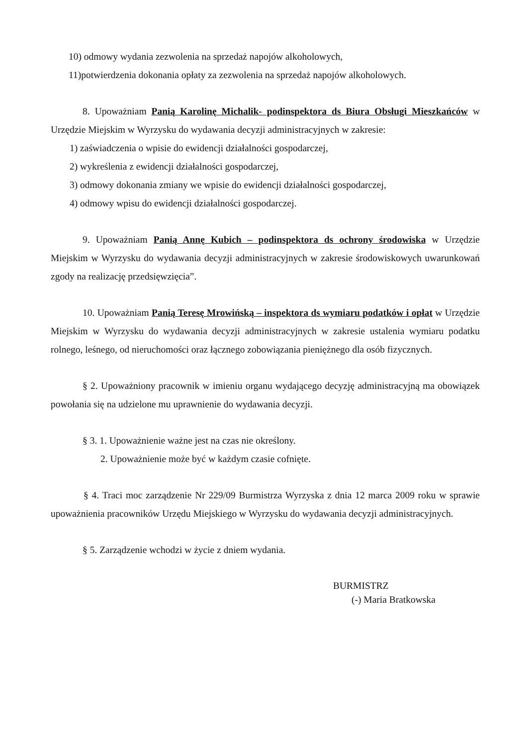10) odmowy wydania zezwolenia na sprzedaż napojów alkoholowych,
11)potwierdzenia dokonania opłaty za zezwolenia na sprzedaż napojów alkoholowych.
8. Upoważniam Panią Karolinę Michalik- podinspektora ds Biura Obsługi Mieszkańców w Urzędzie Miejskim w Wyrzysku do wydawania decyzji administracyjnych w zakresie:
1) zaświadczenia o wpisie do ewidencji działalności gospodarczej,
2) wykreślenia z ewidencji działalności gospodarczej,
3) odmowy dokonania zmiany we wpisie do ewidencji działalności gospodarczej,
4) odmowy wpisu do ewidencji działalności gospodarczej.
9. Upoważniam Panią Annę Kubich – podinspektora ds ochrony środowiska w Urzędzie Miejskim w Wyrzysku do wydawania decyzji administracyjnych w zakresie środowiskowych uwarunkowań zgody na realizację przedsięwzięcia”.
10. Upoważniam Panią Teresę Mrowińską – inspektora ds wymiaru podatków i opłat w Urzędzie Miejskim w Wyrzysku do wydawania decyzji administracyjnych w zakresie ustalenia wymiaru podatku rolnego, leśnego, od nieruchomości oraz łącznego zobowiązania pieniężnego dla osób fizycznych.
§ 2. Upoważniony pracownik w imieniu organu wydającego decyzję administracyjną ma obowiązek powołania się na udzielone mu uprawnienie do wydawania decyzji.
§ 3. 1. Upoważnienie ważne jest na czas nie określony.
2. Upoważnienie może być w każdym czasie cofnięte.
§ 4. Traci moc zarządzenie Nr 229/09 Burmistrza Wyrzyska z dnia 12 marca 2009 roku w sprawie upoważnienia pracowników Urzędu Miejskiego w Wyrzysku do wydawania decyzji administracyjnych.
§ 5. Zarządzenie wchodzi w życie z dniem wydania.
BURMISTRZ
(-) Maria Bratkowska